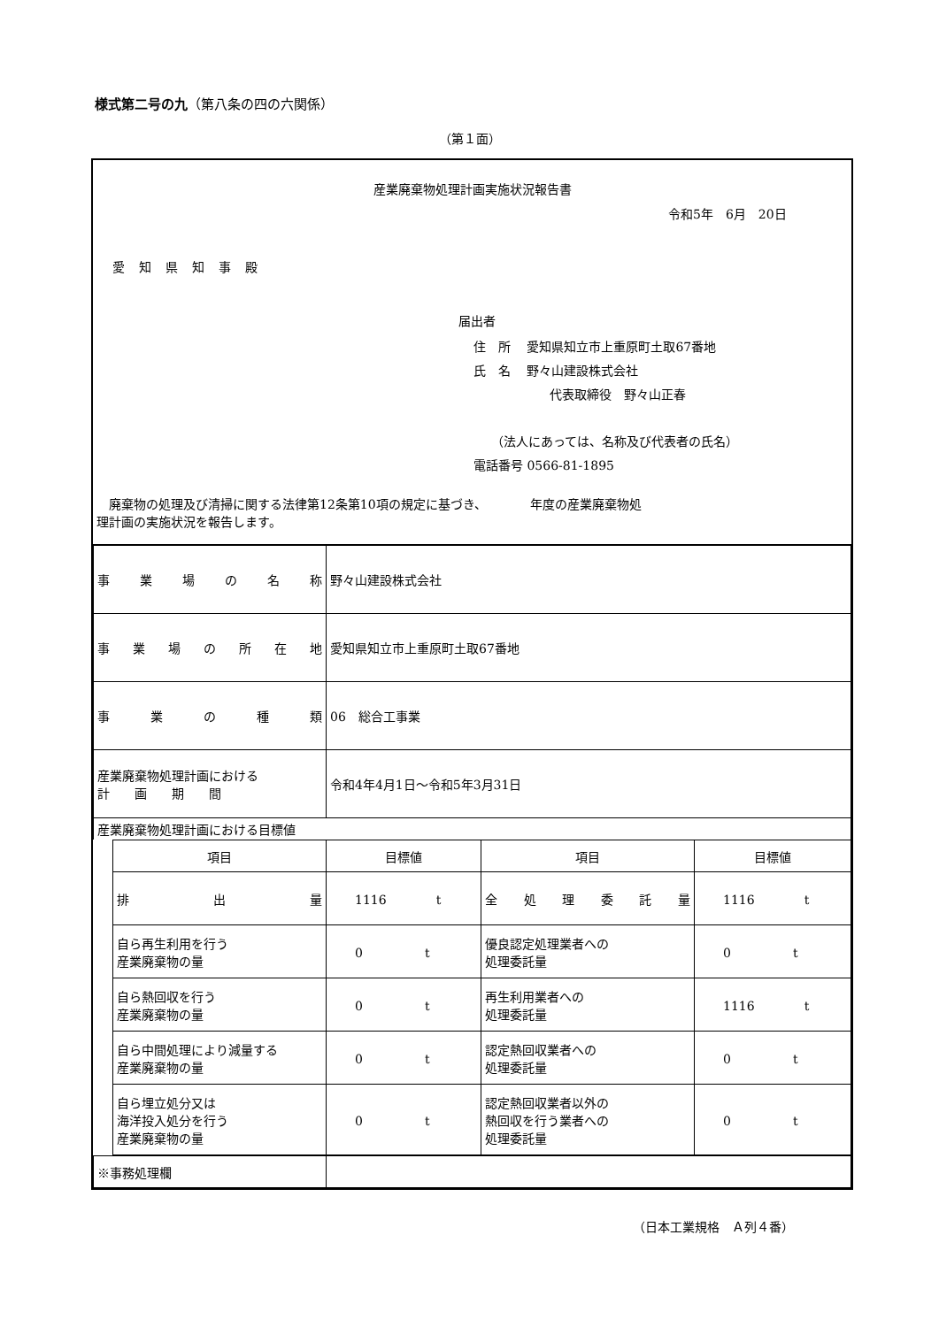様式第二号の九（第八条の四の六関係）
（第１面）
産業廃棄物処理計画実施状況報告書
令和5年　6月　20日
愛知県知事殿
届出者
住　所　 愛知県知立市上重原町土取67番地
氏　名　 野々山建設株式会社
代表取締役　野々山正春
（法人にあっては、名称及び代表者の氏名）
電話番号 0566-81-1895
　廃棄物の処理及び清掃に関する法律第12条第10項の規定に基づき、　　　　年度の産業廃棄物処
理計画の実施状況を報告します。
| 事業場の名称 | 野々山建設株式会社 |
| 事業場の所在地 | 愛知県知立市上重原町土取67番地 |
| 事業の種類 | 06 総合工事業 |
| 産業廃棄物処理計画における 計 画 期 間 | 令和4年4月1日～令和5年3月31日 |
| 産業廃棄物処理計画における目標値 | |
| 項目 | 目標値 | 項目 | 目標値 |
| 排出量 | 1116 t | 全処理委託量 | 1116 t |
| 自ら再生利用を行う 産業廃棄物の量 | 0 t | 優良認定処理業者への 処理委託量 | 0 t |
| 自ら熱回収を行う 産業廃棄物の量 | 0 t | 再生利用業者への 処理委託量 | 1116 t |
| 自ら中間処理により減量する 産業廃棄物の量 | 0 t | 認定熱回収業者への 処理委託量 | 0 t |
| 自ら埋立処分又は 海洋投入処分を行う 産業廃棄物の量 | 0 t | 認定熱回収業者以外の 熱回収を行う業者への 処理委託量 | 0 t |
| ※事務処理欄 | |
（日本工業規格　Ａ列４番）